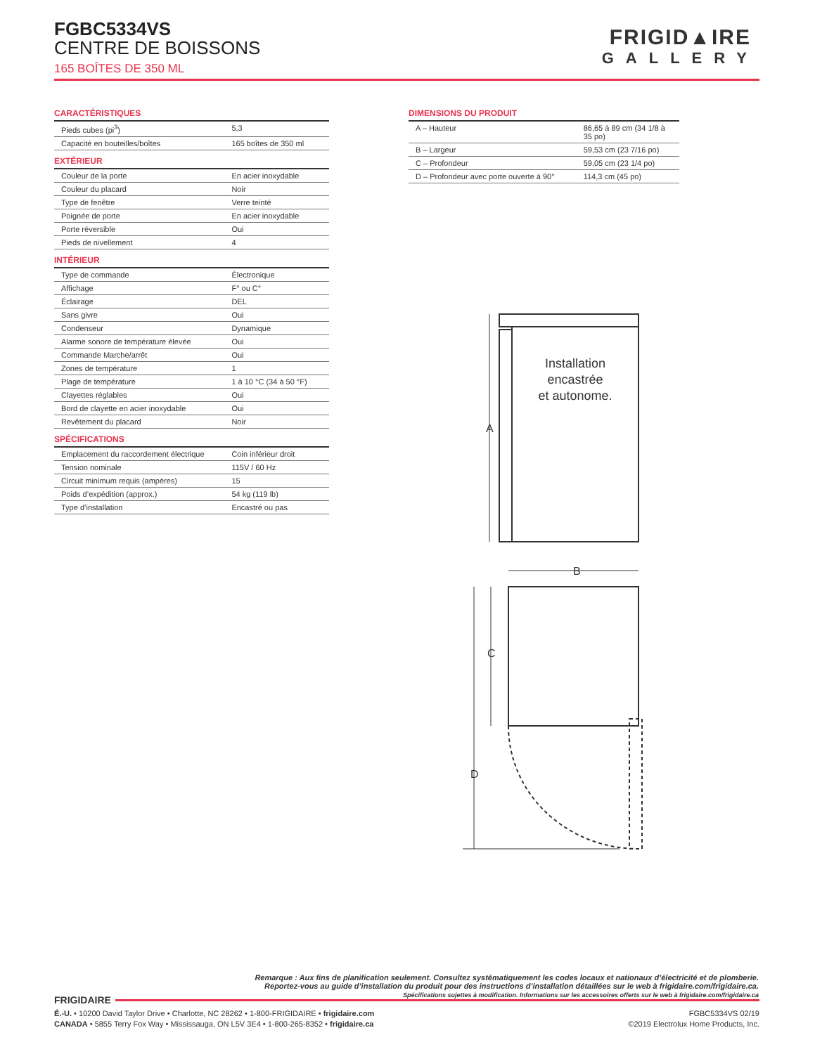FGBC5334VS
CENTRE DE BOISSONS
165 BOÎTES DE 350 ML
FRIGID▲IRE
GALLERY
CARACTÉRISTIQUES
| Pieds cubes (pi<sup>3</sup>) | 5,3 |
| Capacité en bouteilles/boîtes | 165 boîtes de 350 ml |
EXTÉRIEUR
| Couleur de la porte | En acier inoxydable |
| Couleur du placard | Noir |
| Type de fenêtre | Verre teinté |
| Poignée de porte | En acier inoxydable |
| Porte réversible | Oui |
| Pieds de nivellement | 4 |
INTÉRIEUR
| Type de commande | Électronique |
| Affichage | F° ou C° |
| Éclairage | DEL |
| Sans givre | Oui |
| Condenseur | Dynamique |
| Alarme sonore de température élevée | Oui |
| Commande Marche/arrêt | Oui |
| Zones de température | 1 |
| Plage de température | 1 à 10 °C (34 à 50 °F) |
| Clayettes réglables | Oui |
| Bord de clayette en acier inoxydable | Oui |
| Revêtement du placard | Noir |
SPÉCIFICATIONS
| Emplacement du raccordement électrique | Coin inférieur droit |
| Tension nominale | 115V / 60 Hz |
| Circuit minimum requis (ampères) | 15 |
| Poids d’expédition (approx.) | 54 kg (119 lb) |
| Type d’installation | Encastré ou pas |
DIMENSIONS DU PRODUIT
| A – Hauteur | 86,65 à 89 cm (34 1/8 à 35 po) |
| B – Largeur | 59,53 cm (23 7/16 po) |
| C – Profondeur | 59,05 cm (23 1/4 po) |
| D – Profondeur avec porte ouverte à 90° | 114,3 cm (45 po) |
Installation
encastrée
et autonome.
A
B
C
D
Remarque : Aux fins de planification seulement. Consultez systématiquement les codes locaux et nationaux d’électricité et de plomberie.
Reportez-vous au guide d’installation du produit pour des instructions d’installation détaillées sur le web à frigidaire.com/frigidaire.ca.
Spécifications sujettes à modification. Informations sur les accessoires offerts sur le web à frigidaire.com/frigidaire.ca
FRIGIDAIRE
É.-U. • 10200 David Taylor Drive • Charlotte, NC 28262 • 1-800-FRIGIDAIRE • frigidaire.com
CANADA • 5855 Terry Fox Way • Mississauga, ON L5V 3E4 • 1-800-265-8352 • frigidaire.ca
FGBC5334VS 02/19
©2019 Electrolux Home Products, Inc.